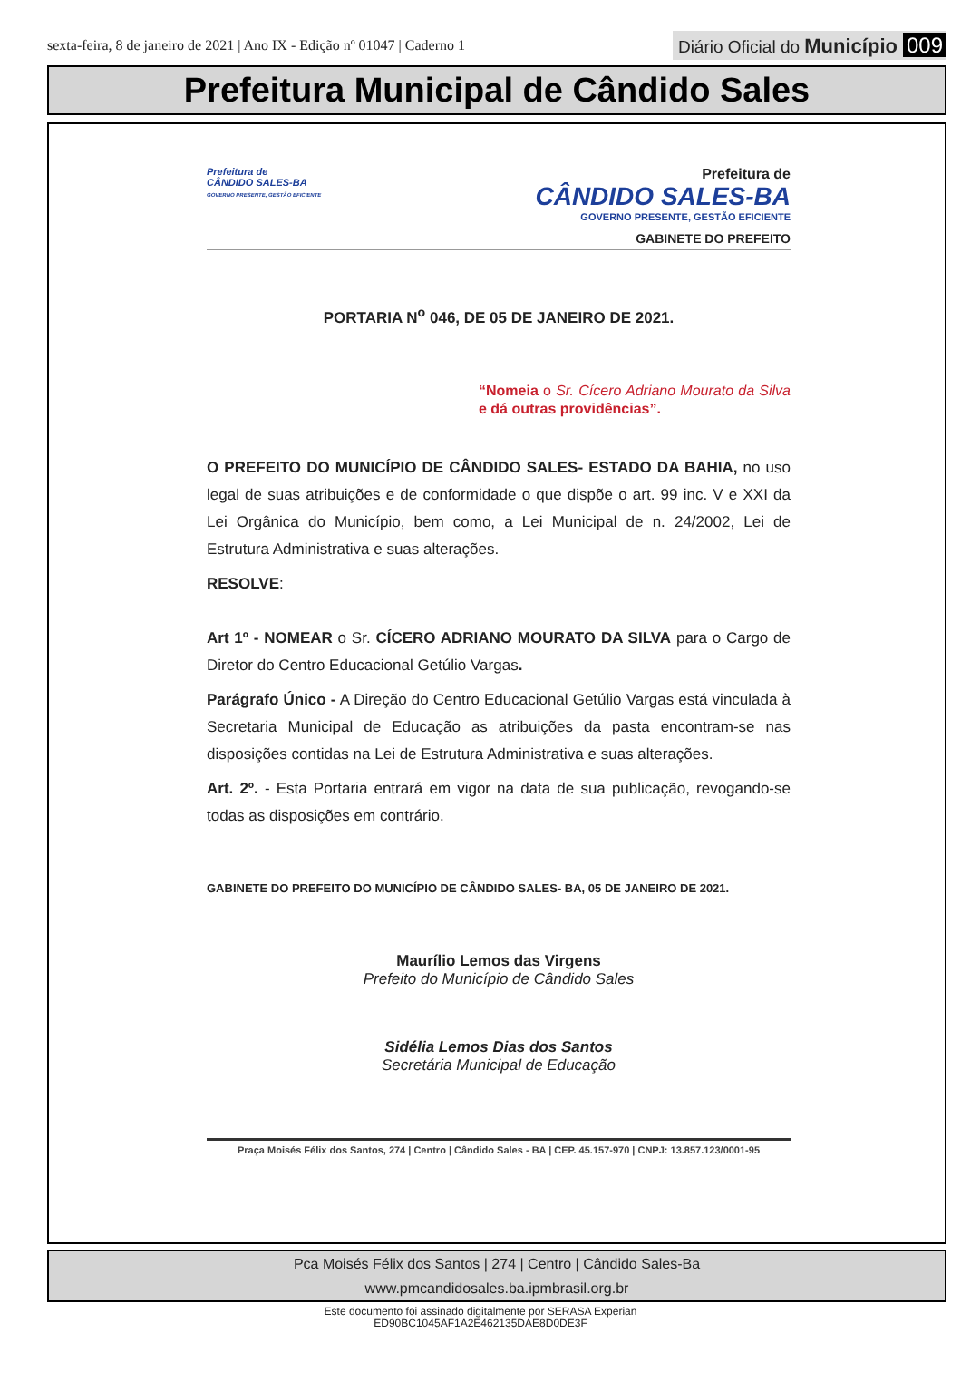sexta-feira, 8 de janeiro de 2021 | Ano IX - Edição nº 01047 | Caderno 1
Diário Oficial do Município 009
Prefeitura Municipal de Cândido Sales
Prefeitura de
CÂNDIDO SALES-BA
GOVERNO PRESENTE, GESTÃO EFICIENTE
Prefeitura de
CÂNDIDO SALES-BA
GOVERNO PRESENTE, GESTÃO EFICIENTE
GABINETE DO PREFEITO
PORTARIA N<sup>o</sup> 046, DE 05 DE JANEIRO DE 2021.
“Nomeia o Sr. Cícero Adriano Mourato da Silva e dá outras providências”.
O PREFEITO DO MUNICÍPIO DE CÂNDIDO SALES- ESTADO DA BAHIA, no uso legal de suas atribuições e de conformidade o que dispõe o art. 99 inc. V e XXI da Lei Orgânica do Município, bem como, a Lei Municipal de n. 24/2002, Lei de Estrutura Administrativa e suas alterações.
RESOLVE:
Art 1º - NOMEAR o Sr. CÍCERO ADRIANO MOURATO DA SILVA para o Cargo de Diretor do Centro Educacional Getúlio Vargas.
Parágrafo Único - A Direção do Centro Educacional Getúlio Vargas está vinculada à Secretaria Municipal de Educação as atribuições da pasta encontram-se nas disposições contidas na Lei de Estrutura Administrativa e suas alterações.
Art. 2º. - Esta Portaria entrará em vigor na data de sua publicação, revogando-se todas as disposições em contrário.
GABINETE DO PREFEITO DO MUNICÍPIO DE CÂNDIDO SALES- BA, 05 DE JANEIRO DE 2021.
Maurílio Lemos das Virgens
Prefeito do Município de Cândido Sales
Sidélia Lemos Dias dos Santos
Secretária Municipal de Educação
Praça Moisés Félix dos Santos, 274 | Centro | Cândido Sales - BA | CEP. 45.157-970 | CNPJ: 13.857.123/0001-95
Pca Moisés Félix dos Santos | 274 | Centro | Cândido Sales-Ba
www.pmcandidosales.ba.ipmbrasil.org.br
Este documento foi assinado digitalmente por SERASA Experian
ED90BC1045AF1A2E462135DAE8D0DE3F